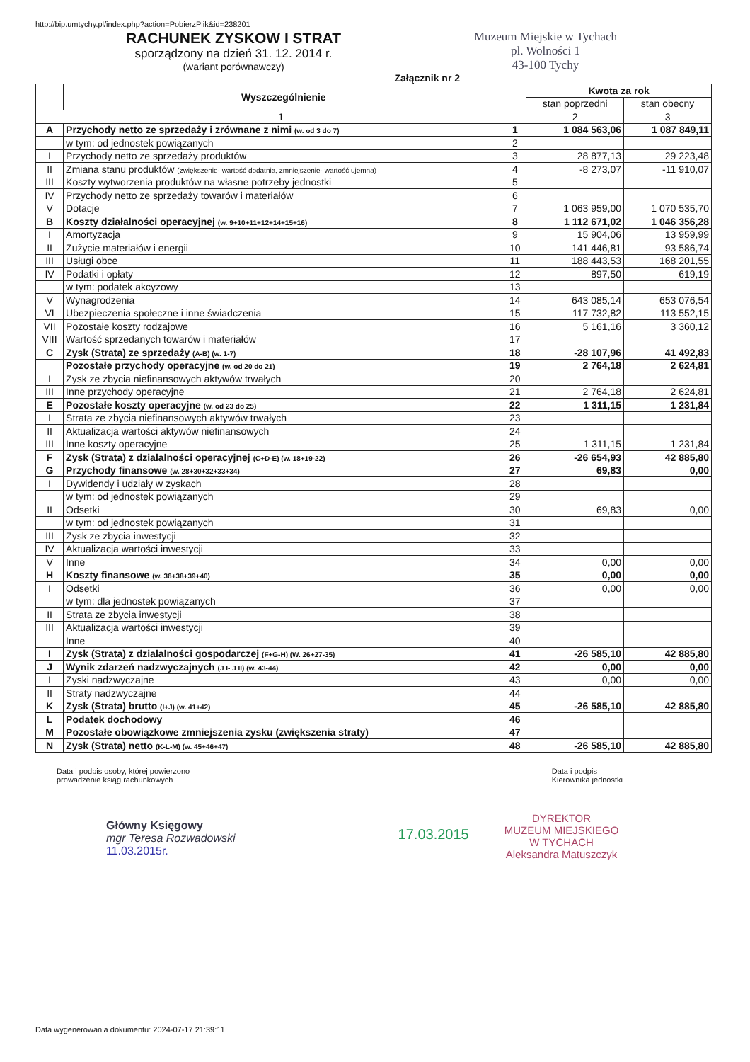http://bip.umtychy.pl/index.php?action=PobierzPlik&id=238201
RACHUNEK ZYSKOW I STRAT
sporządzony na dzień 31. 12. 2014 r.
(wariant porównawczy)
Muzeum Miejskie w Tychach
pl. Wolności 1
43-100 Tychy
Załącznik nr 2
| | Wyszczególnienie | | Kwota za rok | |
| --- | --- | --- | --- | --- |
| | | | stan poprzedni | stan obecny |
| 1 | | | 2 | 3 |
| A | Przychody netto ze sprzedaży i zrównane z nimi (w. od 3 do 7) | 1 | 1 084 563,06 | 1 087 849,11 |
| | w tym: od jednostek powiązanych | 2 | | |
| I | Przychody netto ze sprzedaży produktów | 3 | 28 877,13 | 29 223,48 |
| II | Zmiana stanu produktów (zwiększenie- wartość dodatnia, zmniejszenie- wartość ujemna) | 4 | -8 273,07 | -11 910,07 |
| III | Koszty wytworzenia produktów na własne potrzeby jednostki | 5 | | |
| IV | Przychody netto ze sprzedaży towarów i materiałów | 6 | | |
| V | Dotacje | 7 | 1 063 959,00 | 1 070 535,70 |
| B | Koszty działalności operacyjnej (w. 9+10+11+12+14+15+16) | 8 | 1 112 671,02 | 1 046 356,28 |
| I | Amortyzacja | 9 | 15 904,06 | 13 959,99 |
| II | Zużycie materiałów i energii | 10 | 141 446,81 | 93 586,74 |
| III | Usługi obce | 11 | 188 443,53 | 168 201,55 |
| IV | Podatki i opłaty | 12 | 897,50 | 619,19 |
| | w tym: podatek akcyzowy | 13 | | |
| V | Wynagrodzenia | 14 | 643 085,14 | 653 076,54 |
| VI | Ubezpieczenia społeczne i inne świadczenia | 15 | 117 732,82 | 113 552,15 |
| VII | Pozostałe koszty rodzajowe | 16 | 5 161,16 | 3 360,12 |
| VIII | Wartość sprzedanych towarów i materiałów | 17 | | |
| C | Zysk (Strata) ze sprzedaży (A-B) (w. 1-7) | 18 | -28 107,96 | 41 492,83 |
| | Pozostałe przychody operacyjne (w. od 20 do 21) | 19 | 2 764,18 | 2 624,81 |
| I | Zysk ze zbycia niefinansowych aktywów trwałych | 20 | | |
| III | Inne przychody operacyjne | 21 | 2 764,18 | 2 624,81 |
| E | Pozostałe koszty operacyjne (w. od 23 do 25) | 22 | 1 311,15 | 1 231,84 |
| I | Strata ze zbycia niefinansowych aktywów trwałych | 23 | | |
| II | Aktualizacja wartości aktywów niefinansowych | 24 | | |
| III | Inne koszty operacyjne | 25 | 1 311,15 | 1 231,84 |
| F | Zysk (Strata) z działalności operacyjnej (C+D-E) (w. 18+19-22) | 26 | -26 654,93 | 42 885,80 |
| G | Przychody finansowe (w. 28+30+32+33+34) | 27 | 69,83 | 0,00 |
| I | Dywidendy i udziały w zyskach | 28 | | |
| | w tym: od jednostek powiązanych | 29 | | |
| II | Odsetki | 30 | 69,83 | 0,00 |
| | w tym: od jednostek powiązanych | 31 | | |
| III | Zysk ze zbycia inwestycji | 32 | | |
| IV | Aktualizacja wartości inwestycji | 33 | | |
| V | Inne | 34 | 0,00 | 0,00 |
| H | Koszty finansowe (w. 36+38+39+40) | 35 | 0,00 | 0,00 |
| I | Odsetki | 36 | 0,00 | 0,00 |
| | w tym: dla jednostek powiązanych | 37 | | |
| II | Strata ze zbycia inwestycji | 38 | | |
| III | Aktualizacja wartości inwestycji | 39 | | |
| | Inne | 40 | | |
| I | Zysk (Strata) z działalności gospodarczej (F+G-H) (W. 26+27-35) | 41 | -26 585,10 | 42 885,80 |
| J | Wynik zdarzeń nadzwyczajnych (J I- J II) (w. 43-44) | 42 | 0,00 | 0,00 |
| I | Zyski nadzwyczajne | 43 | 0,00 | 0,00 |
| II | Straty nadzwyczajne | 44 | | |
| K | Zysk (Strata) brutto (I+J) (w. 41+42) | 45 | -26 585,10 | 42 885,80 |
| L | Podatek dochodowy | 46 | | |
| M | Pozostałe obowiązkowe zmniejszenia zysku (zwiększenia straty) | 47 | | |
| N | Zysk (Strata) netto (K-L-M) (w. 45+46+47) | 48 | -26 585,10 | 42 885,80 |
Data i podpis osoby, której powierzono
prowadzenie ksiąg rachunkowych
Data i podpis
Kierownika jednostki
Główny Księgowy
mgr Teresa Rozwadowski
11.03.2015r.
17.03.2015
DYREKTOR
MUZEUM MIEJSKIEGO
W TYCHACH
Aleksandra Matuszczyk
Data wygenerowania dokumentu: 2024-07-17 21:39:11